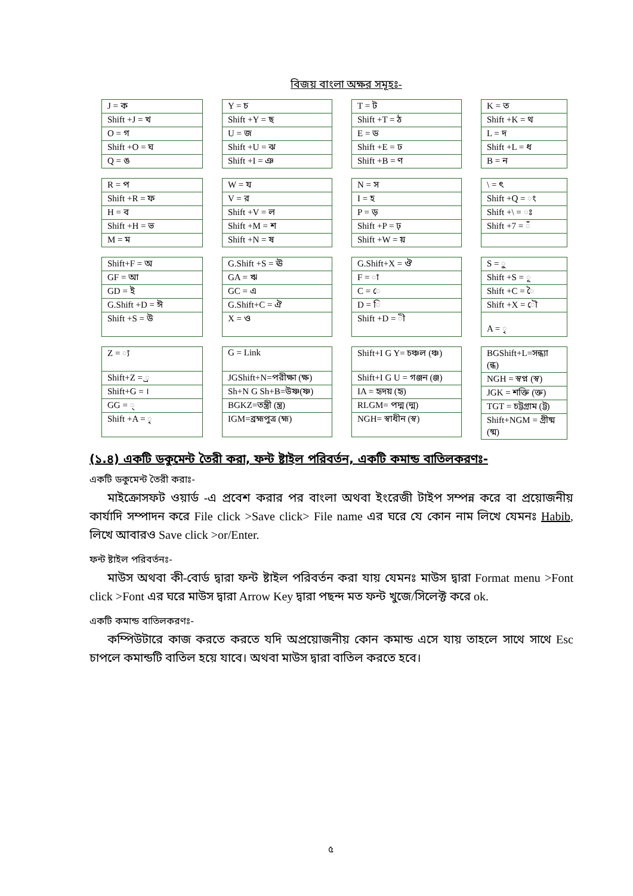বিজয় বাংলা অক্ষর সমূহঃ-
| J = ক |
| Shift +J = খ |
| O = গ |
| Shift +O = ঘ |
| Q = ঙ |
| R = প |
| Shift +R = ফ |
| H = ব |
| Shift +H = ভ |
| M = ম |
| Shift+F = অ |
| GF = আ |
| GD = ই |
| G.Shift +D = ঈ |
| Shift +S = উ |
| Z = ্য |
| Shift+Z = ্র |
| Shift+G = । |
| GG = ্ |
| Shift +A = ৃ |
| Y = চ |
| Shift +Y = ছ |
| U = জ |
| Shift +U = ঝ |
| Shift +I = ঞ |
| W = য |
| V = র |
| Shift +V = ল |
| Shift +M = শ |
| Shift +N = ষ |
| G.Shift +S = ঊ |
| GA = ঋ |
| GC = এ |
| G.Shift+C = ঐ |
| X = ও |
| G = Link |
| JGShift+N=পরীক্ষা (ক্ষ) |
| Sh+N G Sh+B=উষ্ণ(ষ্ণ) |
| BGKZ=তন্ত্রী (ন্ত্র) |
| IGM=ব্রহ্মপুত্র (হ্ম) |
| T = ট |
| Shift +T = ঠ |
| E = ড |
| Shift +E = ঢ |
| Shift +B = ণ |
| N = স |
| I = হ |
| P = ড় |
| Shift +P = ঢ় |
| Shift +W = য় |
| G.Shift+X = ঔ |
| F = া |
| C = ে |
| D = ি |
| Shift +D = ী |
| Shift+I G Y= চঞ্চল (ঞ্চ) |
| Shift+I G U = গঞ্জন (ঞ্জ) |
| IA = হৃদয় (হৃ) |
| RLGM= পদ্ম (দ্ম) |
| NGH= স্বাধীন (স্ব) |
| K = ত |
| Shift +K = থ |
| L = দ |
| Shift +L = ধ |
| B = ন |
| \ = ৎ |
| Shift +Q = ং |
| Shift +\ = ঃ |
| Shift +7 = ঁ |
| S = ু |
| Shift +S = ূ |
| Shift +C = ৈ |
| Shift +X = ৌ |
| A = ৃ |
| BGShift+L=সন্ধ্যা (ন্ধ) |
| NGH = স্বপ্ন (স্ব) |
| JGK = শক্তি (ক্ত) |
| TGT = চট্টগ্রাম (ট্ট) |
| Shift+NGM = গ্রীষ্ম (ষ্ম) |
(১.৪) একটি ডকুমেন্ট তৈরী করা, ফন্ট ষ্টাইল পরিবর্তন, একটি কমান্ড বাতিলকরণঃ-
একটি ডকুমেন্ট তৈরী করাঃ-
মাইক্রোসফট ওয়ার্ড -এ প্রবেশ করার পর বাংলা অথবা ইংরেজী টাইপ সম্পন্ন করে বা প্রয়োজনীয় কার্যাদি সম্পাদন করে File click >Save click> File name এর ঘরে যে কোন নাম লিখে যেমনঃ Habib, লিখে আবারও Save click >or/Enter.
ফন্ট ষ্টাইল পরিবর্তনঃ-
মাউস অথবা কী-বোর্ড দ্বারা ফন্ট ষ্টাইল পরিবর্তন করা যায় যেমনঃ মাউস দ্বারা Format menu >Font click >Font এর ঘরে মাউস দ্বারা Arrow Key দ্বারা পছন্দ মত ফন্ট খুজে/সিলেক্ট করে ok.
একটি কমান্ড বাতিলকরণঃ-
কম্পিউটারে কাজ করতে করতে যদি অপ্রয়োজনীয় কোন কমান্ড এসে যায় তাহলে সাথে সাথে Esc চাপলে কমান্ডটি বাতিল হয়ে যাবে। অথবা মাউস দ্বারা বাতিল করতে হবে।
৫